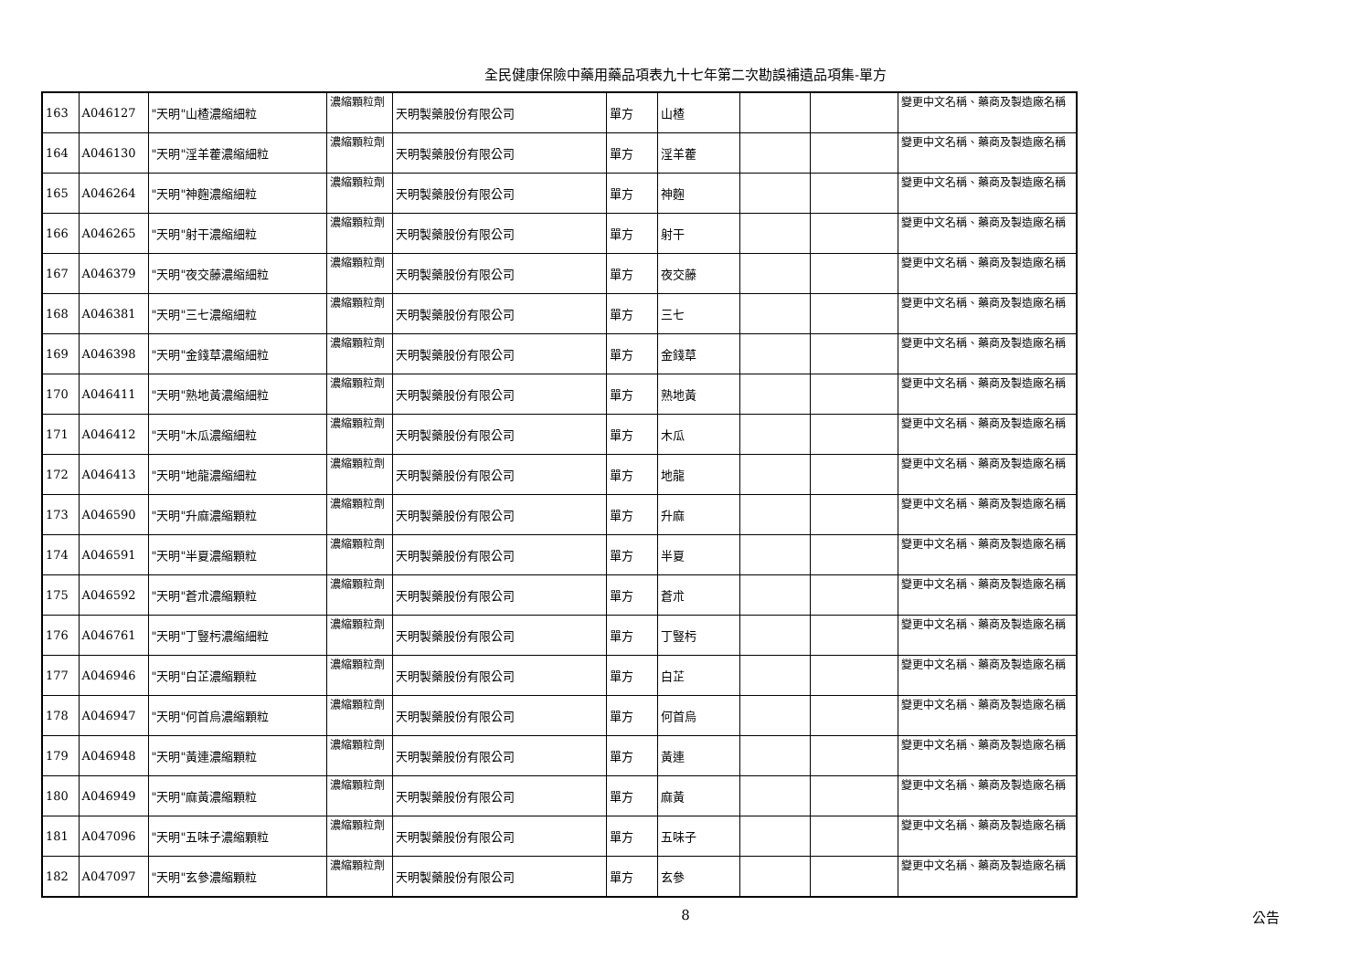全民健康保險中藥用藥品項表九十七年第二次勘誤補遺品項集-單方
| 163 | A046127 | "天明"山楂濃縮細粒 | 濃縮顆粒劑 | 天明製藥股份有限公司 | 單方 | 山楂 | | | 變更中文名稱、藥商及製造廠名稱 |
| 164 | A046130 | "天明"淫羊藿濃縮細粒 | 濃縮顆粒劑 | 天明製藥股份有限公司 | 單方 | 淫羊藿 | | | 變更中文名稱、藥商及製造廠名稱 |
| 165 | A046264 | "天明"神麴濃縮細粒 | 濃縮顆粒劑 | 天明製藥股份有限公司 | 單方 | 神麴 | | | 變更中文名稱、藥商及製造廠名稱 |
| 166 | A046265 | "天明"射干濃縮細粒 | 濃縮顆粒劑 | 天明製藥股份有限公司 | 單方 | 射干 | | | 變更中文名稱、藥商及製造廠名稱 |
| 167 | A046379 | "天明"夜交藤濃縮細粒 | 濃縮顆粒劑 | 天明製藥股份有限公司 | 單方 | 夜交藤 | | | 變更中文名稱、藥商及製造廠名稱 |
| 168 | A046381 | "天明"三七濃縮細粒 | 濃縮顆粒劑 | 天明製藥股份有限公司 | 單方 | 三七 | | | 變更中文名稱、藥商及製造廠名稱 |
| 169 | A046398 | "天明"金錢草濃縮細粒 | 濃縮顆粒劑 | 天明製藥股份有限公司 | 單方 | 金錢草 | | | 變更中文名稱、藥商及製造廠名稱 |
| 170 | A046411 | "天明"熟地黃濃縮細粒 | 濃縮顆粒劑 | 天明製藥股份有限公司 | 單方 | 熟地黃 | | | 變更中文名稱、藥商及製造廠名稱 |
| 171 | A046412 | "天明"木瓜濃縮細粒 | 濃縮顆粒劑 | 天明製藥股份有限公司 | 單方 | 木瓜 | | | 變更中文名稱、藥商及製造廠名稱 |
| 172 | A046413 | "天明"地龍濃縮細粒 | 濃縮顆粒劑 | 天明製藥股份有限公司 | 單方 | 地龍 | | | 變更中文名稱、藥商及製造廠名稱 |
| 173 | A046590 | "天明"升麻濃縮顆粒 | 濃縮顆粒劑 | 天明製藥股份有限公司 | 單方 | 升麻 | | | 變更中文名稱、藥商及製造廠名稱 |
| 174 | A046591 | "天明"半夏濃縮顆粒 | 濃縮顆粒劑 | 天明製藥股份有限公司 | 單方 | 半夏 | | | 變更中文名稱、藥商及製造廠名稱 |
| 175 | A046592 | "天明"蒼朮濃縮顆粒 | 濃縮顆粒劑 | 天明製藥股份有限公司 | 單方 | 蒼朮 | | | 變更中文名稱、藥商及製造廠名稱 |
| 176 | A046761 | "天明"丁豎杇濃縮細粒 | 濃縮顆粒劑 | 天明製藥股份有限公司 | 單方 | 丁豎杇 | | | 變更中文名稱、藥商及製造廠名稱 |
| 177 | A046946 | "天明"白芷濃縮顆粒 | 濃縮顆粒劑 | 天明製藥股份有限公司 | 單方 | 白芷 | | | 變更中文名稱、藥商及製造廠名稱 |
| 178 | A046947 | "天明"何首烏濃縮顆粒 | 濃縮顆粒劑 | 天明製藥股份有限公司 | 單方 | 何首烏 | | | 變更中文名稱、藥商及製造廠名稱 |
| 179 | A046948 | "天明"黃連濃縮顆粒 | 濃縮顆粒劑 | 天明製藥股份有限公司 | 單方 | 黃連 | | | 變更中文名稱、藥商及製造廠名稱 |
| 180 | A046949 | "天明"麻黃濃縮顆粒 | 濃縮顆粒劑 | 天明製藥股份有限公司 | 單方 | 麻黃 | | | 變更中文名稱、藥商及製造廠名稱 |
| 181 | A047096 | "天明"五味子濃縮顆粒 | 濃縮顆粒劑 | 天明製藥股份有限公司 | 單方 | 五味子 | | | 變更中文名稱、藥商及製造廠名稱 |
| 182 | A047097 | "天明"玄參濃縮顆粒 | 濃縮顆粒劑 | 天明製藥股份有限公司 | 單方 | 玄參 | | | 變更中文名稱、藥商及製造廠名稱 |
8
公告